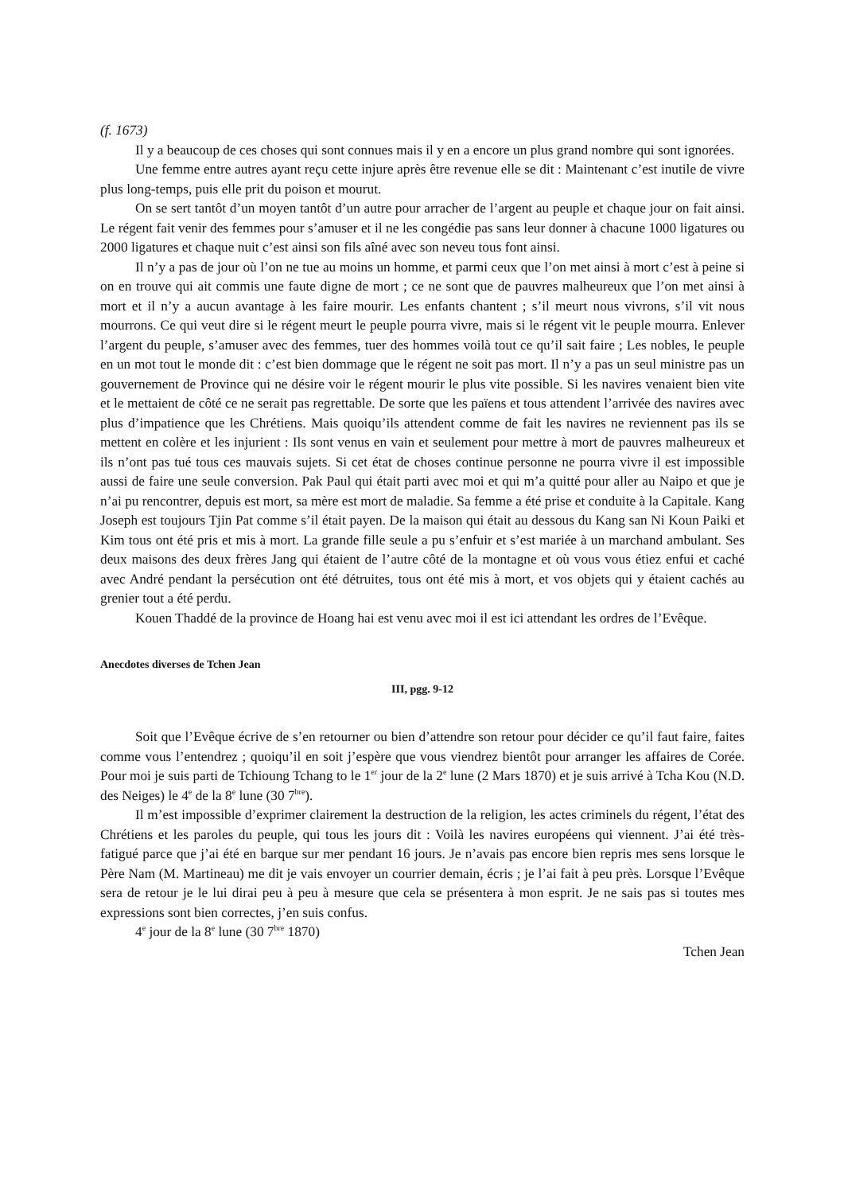(f. 1673)
Il y a beaucoup de ces choses qui sont connues mais il y en a encore un plus grand nombre qui sont ignorées.
Une femme entre autres ayant reçu cette injure après être revenue elle se dit : Maintenant c’est inutile de vivre plus long-temps, puis elle prit du poison et mourut.
On se sert tantôt d’un moyen tantôt d’un autre pour arracher de l’argent au peuple et chaque jour on fait ainsi. Le régent fait venir des femmes pour s’amuser et il ne les congédie pas sans leur donner à chacune 1000 ligatures ou 2000 ligatures et chaque nuit c’est ainsi son fils aîné avec son neveu tous font ainsi.
Il n’y a pas de jour où l’on ne tue au moins un homme, et parmi ceux que l’on met ainsi à mort c’est à peine si on en trouve qui ait commis une faute digne de mort ; ce ne sont que de pauvres malheureux que l’on met ainsi à mort et il n’y a aucun avantage à les faire mourir. Les enfants chantent ; s’il meurt nous vivrons, s’il vit nous mourrons. Ce qui veut dire si le régent meurt le peuple pourra vivre, mais si le régent vit le peuple mourra. Enlever l’argent du peuple, s’amuser avec des femmes, tuer des hommes voilà tout ce qu’il sait faire ; Les nobles, le peuple en un mot tout le monde dit : c’est bien dommage que le régent ne soit pas mort. Il n’y a pas un seul ministre pas un gouvernement de Province qui ne désire voir le régent mourir le plus vite possible. Si les navires venaient bien vite et le mettaient de côté ce ne serait pas regrettable. De sorte que les païens et tous attendent l’arrivée des navires avec plus d’impatience que les Chrétiens. Mais quoiqu’ils attendent comme de fait les navires ne reviennent pas ils se mettent en colère et les injurient : Ils sont venus en vain et seulement pour mettre à mort de pauvres malheureux et ils n’ont pas tué tous ces mauvais sujets. Si cet état de choses continue personne ne pourra vivre il est impossible aussi de faire une seule conversion. Pak Paul qui était parti avec moi et qui m’a quitté pour aller au Naipo et que je n’ai pu rencontrer, depuis est mort, sa mère est mort de maladie. Sa femme a été prise et conduite à la Capitale. Kang Joseph est toujours Tjin Pat comme s’il était payen. De la maison qui était au dessous du Kang san Ni Koun Paiki et Kim tous ont été pris et mis à mort. La grande fille seule a pu s’enfuir et s’est mariée à un marchand ambulant. Ses deux maisons des deux frères Jang qui étaient de l’autre côté de la montagne et où vous vous étiez enfui et caché avec André pendant la persécution ont été détruites, tous ont été mis à mort, et vos objets qui y étaient cachés au grenier tout a été perdu.
Kouen Thaddé de la province de Hoang hai est venu avec moi il est ici attendant les ordres de l’Evêque.
Anecdotes diverses de Tchen Jean
III, pgg. 9-12
Soit que l’Evêque écrive de s’en retourner ou bien d’attendre son retour pour décider ce qu’il faut faire, faites comme vous l’entendrez ; quoiqu’il en soit j’espère que vous viendrez bientôt pour arranger les affaires de Corée. Pour moi je suis parti de Tchioung Tchang to le 1<sup>er</sup> jour de la 2<sup>e</sup> lune (2 Mars 1870) et je suis arrivé à Tcha Kou (N.D. des Neiges) le 4<sup>e</sup> de la 8<sup>e</sup> lune (30 7<sup>bre</sup>).
Il m’est impossible d’exprimer clairement la destruction de la religion, les actes criminels du régent, l’état des Chrétiens et les paroles du peuple, qui tous les jours dit : Voilà les navires européens qui viennent. J’ai été très-fatigué parce que j’ai été en barque sur mer pendant 16 jours. Je n’avais pas encore bien repris mes sens lorsque le Père Nam (M. Martineau) me dit je vais envoyer un courrier demain, écris ; je l’ai fait à peu près. Lorsque l’Evêque sera de retour je le lui dirai peu à peu à mesure que cela se présentera à mon esprit. Je ne sais pas si toutes mes expressions sont bien correctes, j’en suis confus.
4<sup>e</sup> jour de la 8<sup>e</sup> lune (30 7<sup>bre</sup> 1870)
Tchen Jean